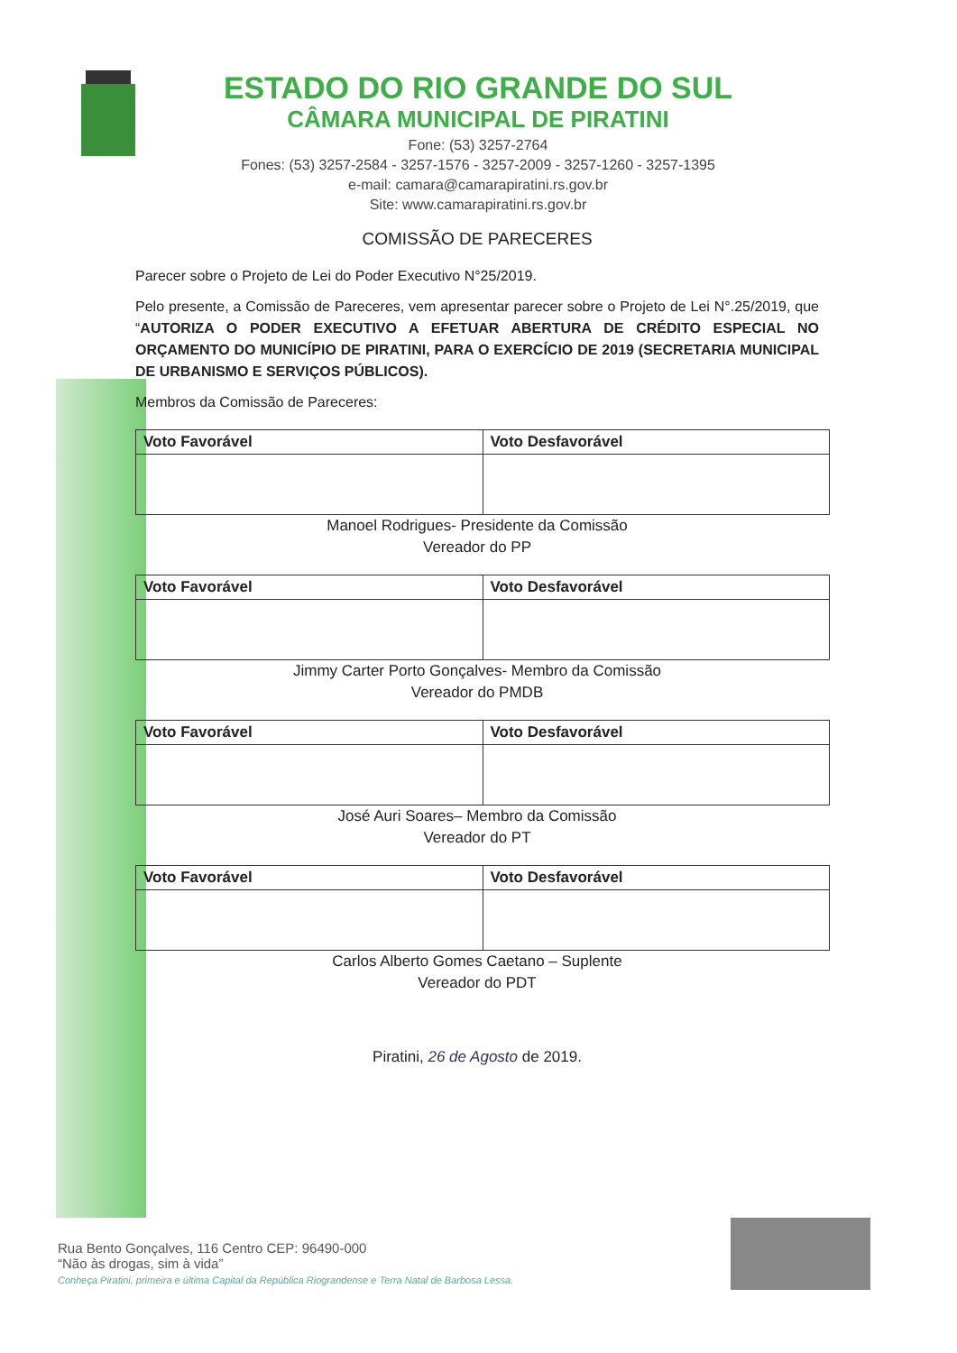ESTADO DO RIO GRANDE DO SUL
CÂMARA MUNICIPAL DE PIRATINI
Fone: (53) 3257-2764
Fones: (53) 3257-2584 - 3257-1576 - 3257-2009 - 3257-1260 - 3257-1395
e-mail: camara@camarapiratini.rs.gov.br
Site: www.camarapiratini.rs.gov.br
COMISSÃO DE PARECERES
Parecer sobre o Projeto de Lei do Poder Executivo N°25/2019.
Pelo presente, a Comissão de Pareceres, vem apresentar parecer sobre o Projeto de Lei N°.25/2019, que “AUTORIZA O PODER EXECUTIVO A EFETUAR ABERTURA DE CRÉDITO ESPECIAL NO ORÇAMENTO DO MUNICÍPIO DE PIRATINI, PARA O EXERCÍCIO DE 2019 (SECRETARIA MUNICIPAL DE URBANISMO E SERVIÇOS PÚBLICOS).
Membros da Comissão de Pareceres:
| Voto Favorável | Voto Desfavorável |
| --- | --- |
Manoel Rodrigues- Presidente da Comissão
Vereador do PP
| Voto Favorável | Voto Desfavorável |
| --- | --- |
Jimmy Carter Porto Gonçalves- Membro da Comissão
Vereador do PMDB
| Voto Favorável | Voto Desfavorável |
| --- | --- |
José Auri Soares– Membro da Comissão
Vereador do PT
| Voto Favorável | Voto Desfavorável |
| --- | --- |
Carlos Alberto Gomes Caetano – Suplente
Vereador do PDT
Piratini, 26 de Agosto de 2019.
Rua Bento Gonçalves, 116 Centro CEP: 96490-000
“Não às drogas, sim à vida”
Conheça Piratini, primeira e última Capital da República Riograndense e Terra Natal de Barbosa Lessa.